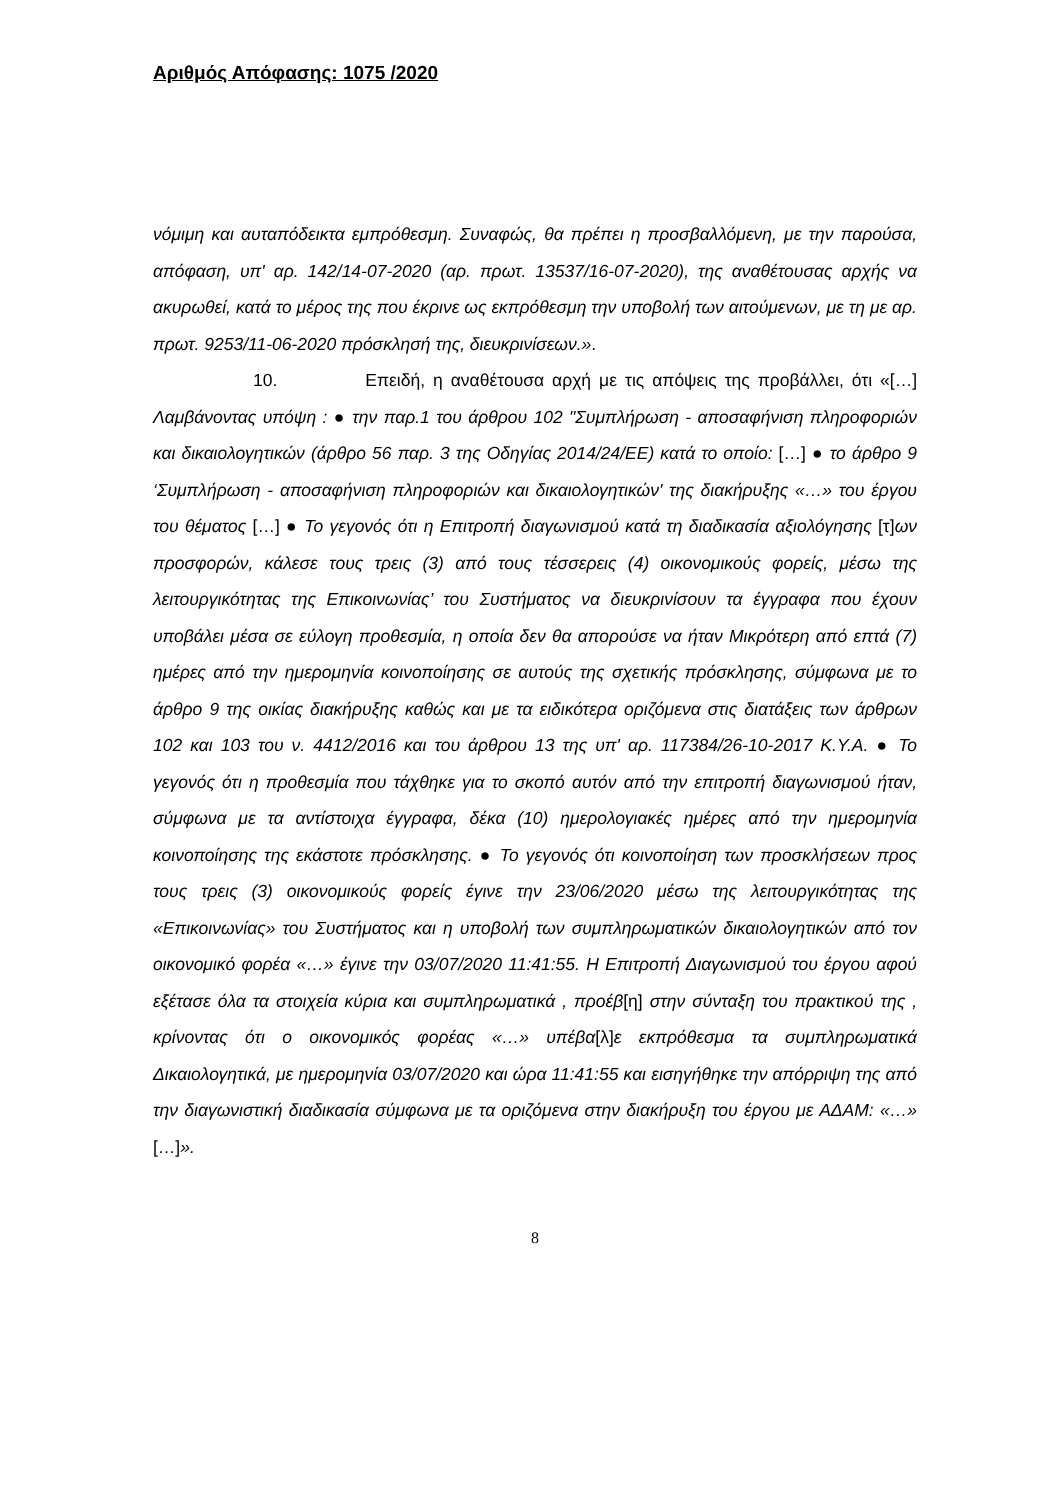Αριθμός Απόφασης: 1075 /2020
νόμιμη και αυταπόδεικτα εμπρόθεσμη. Συναφώς, θα πρέπει η προσβαλλόμενη, με την παρούσα, απόφαση, υπ' αρ. 142/14-07-2020 (αρ. πρωτ. 13537/16-07-2020), της αναθέτουσας αρχής να ακυρωθεί, κατά το μέρος της που έκρινε ως εκπρόθεσμη την υποβολή των αιτούμενων, με τη με αρ. πρωτ. 9253/11-06-2020 πρόσκλησή της, διευκρινίσεων.».
10. Επειδή, η αναθέτουσα αρχή με τις απόψεις της προβάλλει, ότι «[…] Λαμβάνοντας υπόψη : ● την παρ.1 του άρθρου 102 "Συμπλήρωση - αποσαφήνιση πληροφοριών και δικαιολογητικών (άρθρο 56 παρ. 3 της Οδηγίας 2014/24/ΕΕ) κατά το οποίο: […] ● το άρθρο 9 ‘Συμπλήρωση - αποσαφήνιση πληροφοριών και δικαιολογητικών' της διακήρυξης «…» του έργου του θέματος […] ● Το γεγονός ότι η Επιτροπή διαγωνισμού κατά τη διαδικασία αξιολόγησης [τ]ων προσφορών, κάλεσε τους τρεις (3) από τους τέσσερεις (4) οικονομικούς φορείς, μέσω της λειτουργικότητας της Επικοινωνίας’ του Συστήματος να διευκρινίσουν τα έγγραφα που έχουν υποβάλει μέσα σε εύλογη προθεσμία, η οποία δεν θα απορούσε να ήταν Μικρότερη από επτά (7) ημέρες από την ημερομηνία κοινοποίησης σε αυτούς της σχετικής πρόσκλησης, σύμφωνα με το άρθρο 9 της οικίας διακήρυξης καθώς και με τα ειδικότερα οριζόμενα στις διατάξεις των άρθρων 102 και 103 του ν. 4412/2016 και του άρθρου 13 της υπ' αρ. 117384/26-10-2017 Κ.Υ.Α. ● Το γεγονός ότι η προθεσμία που τάχθηκε για το σκοπό αυτόν από την επιτροπή διαγωνισμού ήταν, σύμφωνα με τα αντίστοιχα έγγραφα, δέκα (10) ημερολογιακές ημέρες από την ημερομηνία κοινοποίησης της εκάστοτε πρόσκλησης. ● Το γεγονός ότι κοινοποίηση των προσκλήσεων προς τους τρεις (3) οικονομικούς φορείς έγινε την 23/06/2020 μέσω της λειτουργικότητας της «Επικοινωνίας» του Συστήματος και η υποβολή των συμπληρωματικών δικαιολογητικών από τον οικονομικό φορέα «…» έγινε την 03/07/2020 11:41:55. Η Επιτροπή Διαγωνισμού του έργου αφού εξέτασε όλα τα στοιχεία κύρια και συμπληρωματικά , προέβ[η] στην σύνταξη του πρακτικού της , κρίνοντας ότι ο οικονομικός φορέας «…» υπέβα[λ]ε εκπρόθεσμα τα συμπληρωματικά Δικαιολογητικά, με ημερομηνία 03/07/2020 και ώρα 11:41:55 και εισηγήθηκε την απόρριψη της από την διαγωνιστική διαδικασία σύμφωνα με τα οριζόμενα στην διακήρυξη του έργου με ΑΔΑΜ: «…» […]».
8